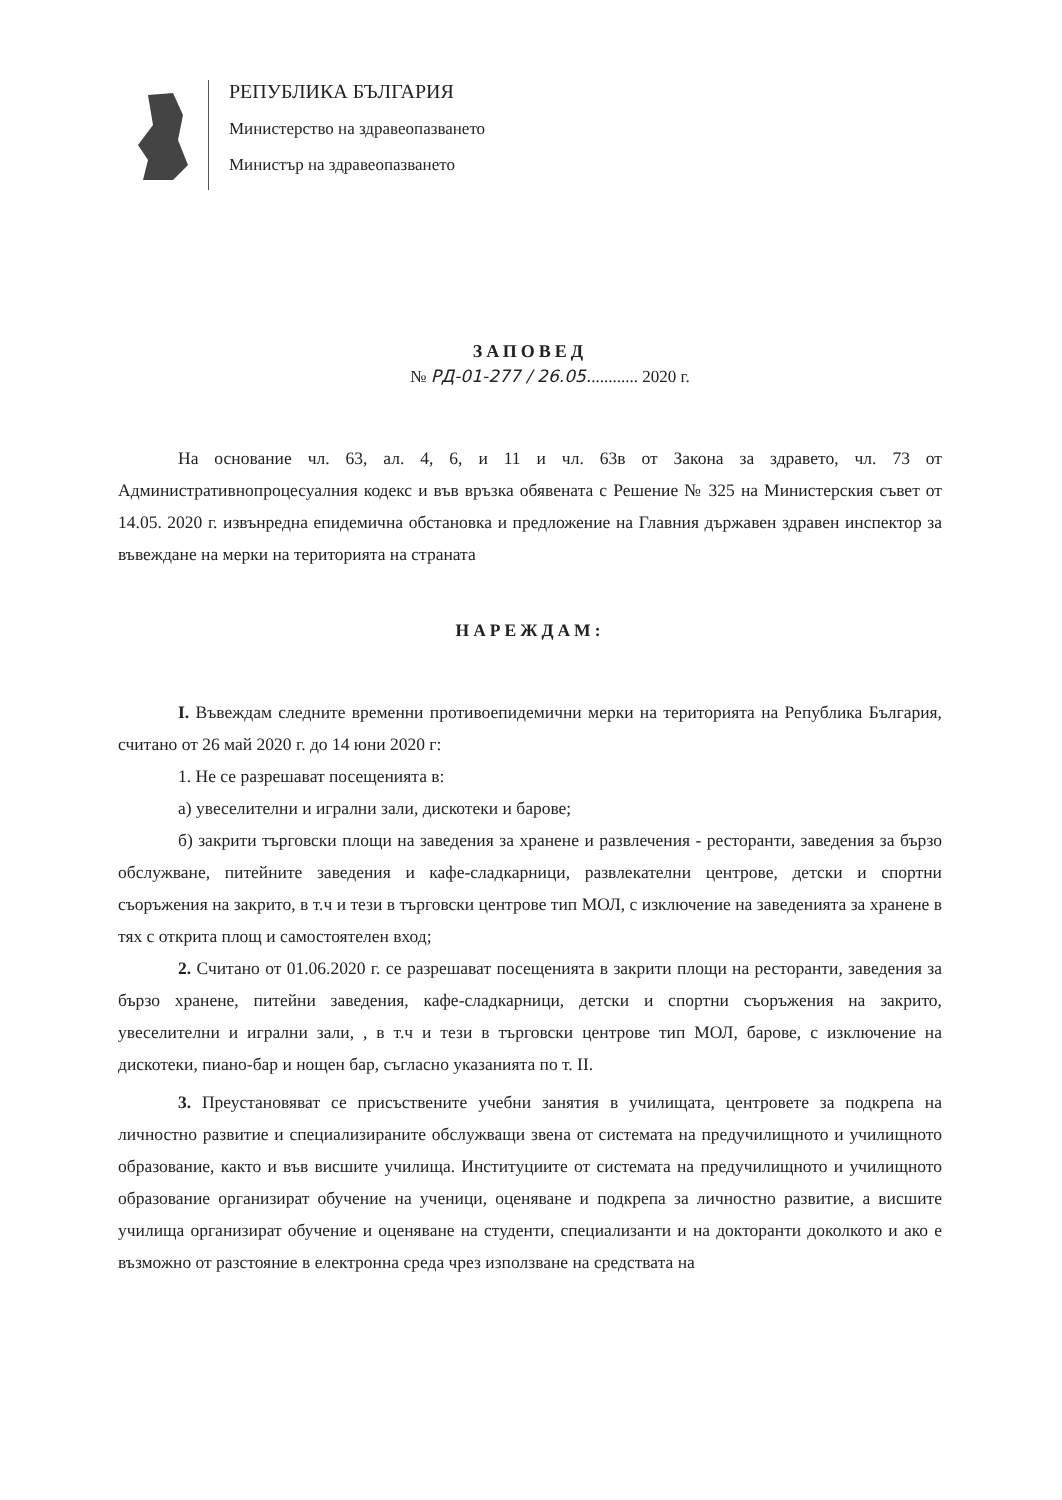РЕПУБЛИКА БЪЛГАРИЯ
Министерство на здравеопазването
Министър на здравеопазването
ЗАПОВЕД
№ РД-01-277 / 26.05............ 2020 г.
На основание чл. 63, ал. 4, 6, и 11 и чл. 63в от Закона за здравето, чл. 73 от Административнопроцесуалния кодекс и във връзка обявената с Решение № 325 на Министерския съвет от 14.05. 2020 г. извънредна епидемична обстановка и предложение на Главния държавен здравен инспектор за въвеждане на мерки на територията на страната
НАРЕЖДАМ:
I. Въвеждам следните временни противоепидемични мерки на територията на Република България, считано от 26 май 2020 г. до 14 юни 2020 г:
1. Не се разрешават посещенията в:
а) увеселителни и игрални зали, дискотеки и барове;
б) закрити търговски площи на заведения за хранене и развлечения - ресторанти, заведения за бързо обслужване, питейните заведения и кафе-сладкарници, развлекателни центрове, детски и спортни съоръжения на закрито, в т.ч и тези в търговски центрове тип МОЛ, с изключение на заведенията за хранене в тях с открита площ и самостоятелен вход;
2. Считано от 01.06.2020 г. се разрешават посещенията в закрити площи на ресторанти, заведения за бързо хранене, питейни заведения, кафе-сладкарници, детски и спортни съоръжения на закрито, увеселителни и игрални зали, , в т.ч и тези в търговски центрове тип МОЛ, барове, с изключение на дискотеки, пиано-бар и нощен бар, съгласно указанията по т. II.
3. Преустановяват се присъствените учебни занятия в училищата, центровете за подкрепа на личностно развитие и специализираните обслужващи звена от системата на предучилищното и училищното образование, както и във висшите училища. Институциите от системата на предучилищното и училищното образование организират обучение на ученици, оценяване и подкрепа за личностно развитие, а висшите училища организират обучение и оценяване на студенти, специализанти и на докторанти доколкото и ако е възможно от разстояние в електронна среда чрез използване на средствата на